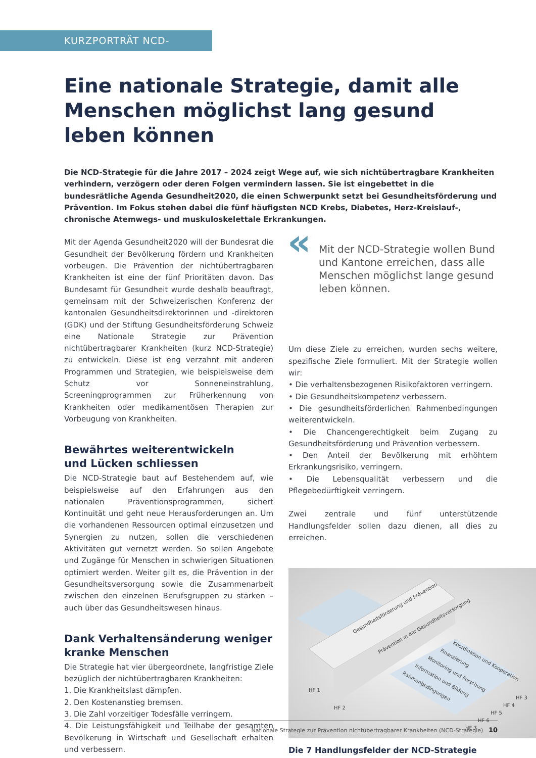KURZPORTRÄT NCD-STRATEGIE
Eine nationale Strategie, damit alle Menschen möglichst lang gesund leben können
Die NCD-Strategie für die Jahre 2017 – 2024 zeigt Wege auf, wie sich nichtübertragbare Krankheiten verhindern, verzögern oder deren Folgen vermindern lassen. Sie ist eingebettet in die bundesrätliche Agenda Gesundheit2020, die einen Schwerpunkt setzt bei Gesundheitsförderung und Prävention. Im Fokus stehen dabei die fünf häufigsten NCD Krebs, Diabetes, Herz-Kreislauf-, chronische Atemwegs- und muskuloskelettale Erkrankungen.
Mit der Agenda Gesundheit2020 will der Bundesrat die Gesundheit der Bevölkerung fördern und Krankheiten vorbeugen. Die Prävention der nichtübertragbaren Krankheiten ist eine der fünf Prioritäten davon. Das Bundesamt für Gesundheit wurde deshalb beauftragt, gemeinsam mit der Schweizerischen Konferenz der kantonalen Gesundheitsdirektorinnen und -direktoren (GDK) und der Stiftung Gesundheitsförderung Schweiz eine Nationale Strategie zur Prävention nichtübertragbarer Krankheiten (kurz NCD-Strategie) zu entwickeln. Diese ist eng verzahnt mit anderen Programmen und Strategien, wie beispielsweise dem Schutz vor Sonneneinstrahlung, Screeningprogrammen zur Früherkennung von Krankheiten oder medikamentösen Therapien zur Vorbeugung von Krankheiten.
Bewährtes weiterentwickeln
und Lücken schliessen
Die NCD-Strategie baut auf Bestehendem auf, wie beispielsweise auf den Erfahrungen aus den nationalen Präventionsprogrammen, sichert Kontinuität und geht neue Herausforderungen an. Um die vorhandenen Ressourcen optimal einzusetzen und Synergien zu nutzen, sollen die verschiedenen Aktivitäten gut vernetzt werden. So sollen Angebote und Zugänge für Menschen in schwierigen Situationen optimiert werden. Weiter gilt es, die Prävention in der Gesundheitsversorgung sowie die Zusammenarbeit zwischen den einzelnen Berufsgruppen zu stärken – auch über das Gesundheitswesen hinaus.
Dank Verhaltensänderung weniger kranke Menschen
Die Strategie hat vier übergeordnete, langfristige Ziele bezüglich der nichtübertragbaren Krankheiten:
1. Die Krankheitslast dämpfen.
2. Den Kostenanstieg bremsen.
3. Die Zahl vorzeitiger Todesfälle verringern.
4. Die Leistungsfähigkeit und Teilhabe der gesamten Bevölkerung in Wirtschaft und Gesellschaft erhalten und verbessern.
« Mit der NCD-Strategie wollen Bund und Kantone erreichen, dass alle Menschen möglichst lange gesund leben können.
Um diese Ziele zu erreichen, wurden sechs weitere, spezifische Ziele formuliert. Mit der Strategie wollen wir:
• Die verhaltensbezogenen Risikofaktoren verringern.
• Die Gesundheitskompetenz verbessern.
• Die gesundheitsförderlichen Rahmenbedingungen weiterentwickeln.
• Die Chancengerechtigkeit beim Zugang zu Gesundheitsförderung und Prävention verbessern.
• Den Anteil der Bevölkerung mit erhöhtem Erkrankungsrisiko, verringern.
• Die Lebensqualität verbessern und die Pflegebedürftigkeit verringern.
Zwei zentrale und fünf unterstützende Handlungsfelder sollen dazu dienen, all dies zu erreichen.
Gesundheitsförderung und Prävention
Prävention in der Gesundheitsversorgung
Koordination und Kooperation
Finanzierung
Monitoring und Forschung
Information und Bildung
Rahmenbedingungen
HF 1
HF 2
HF 3
HF 4
HF 5
HF 6
HF 7
Die 7 Handlungsfelder der NCD-Strategie
Nationale Strategie zur Prävention nichtübertragbarer Krankheiten (NCD-Strategie) 10